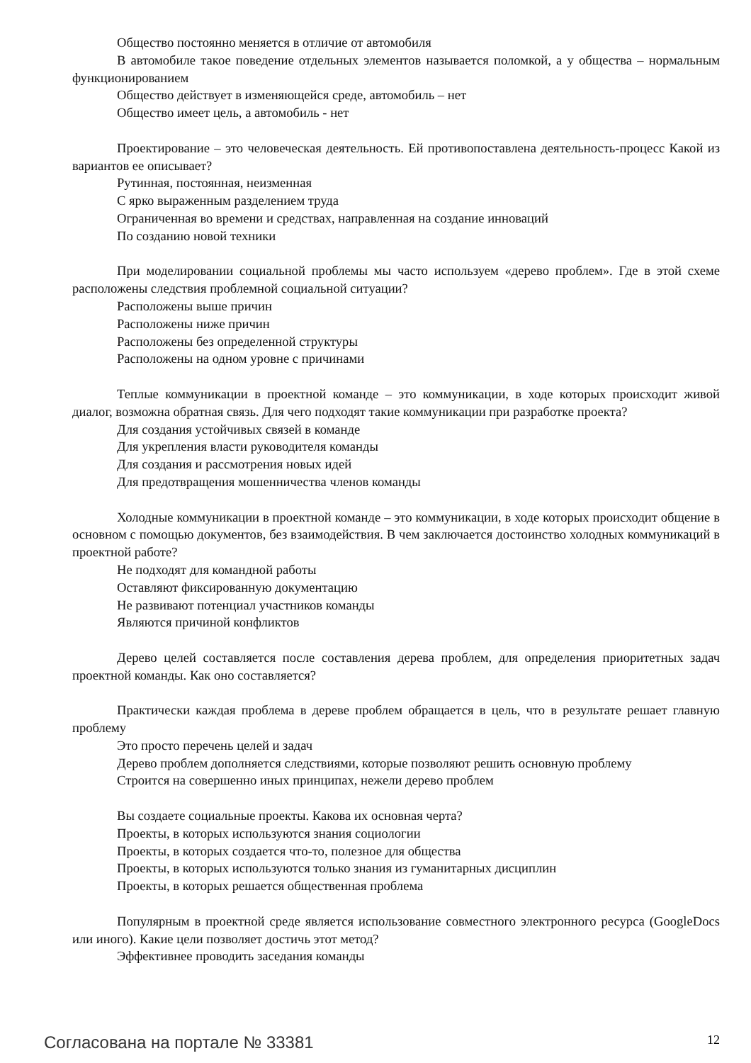Общество постоянно меняется в отличие от автомобиля
В автомобиле такое поведение отдельных элементов называется поломкой, а у общества – нормальным функционированием
Общество действует в изменяющейся среде, автомобиль – нет
Общество имеет цель, а автомобиль - нет
Проектирование – это человеческая деятельность. Ей противопоставлена деятельность-процесс Какой из вариантов ее описывает?
Рутинная, постоянная, неизменная
С ярко выраженным разделением труда
Ограниченная во времени и средствах, направленная на создание инноваций
По созданию новой техники
При моделировании социальной проблемы мы часто используем «дерево проблем». Где в этой схеме расположены следствия проблемной социальной ситуации?
Расположены выше причин
Расположены ниже причин
Расположены без определенной структуры
Расположены на одном уровне с причинами
Теплые коммуникации в проектной команде – это коммуникации, в ходе которых происходит живой диалог, возможна обратная связь. Для чего подходят такие коммуникации при разработке проекта?
Для создания устойчивых связей в команде
Для укрепления власти руководителя команды
Для создания и рассмотрения новых идей
Для предотвращения мошенничества членов команды
Холодные коммуникации в проектной команде – это коммуникации, в ходе которых происходит общение в основном с помощью документов, без взаимодействия. В чем заключается достоинство холодных коммуникаций в проектной работе?
Не подходят для командной работы
Оставляют фиксированную документацию
Не развивают потенциал участников команды
Являются причиной конфликтов
Дерево целей составляется после составления дерева проблем, для определения приоритетных задач проектной команды. Как оно составляется?
Практически каждая проблема в дереве проблем обращается в цель, что в результате решает главную проблему
Это просто перечень целей и задач
Дерево проблем дополняется следствиями, которые позволяют решить основную проблему
Строится на совершенно иных принципах, нежели дерево проблем
Вы создаете социальные проекты. Какова их основная черта?
Проекты, в которых используются знания социологии
Проекты, в которых создается что-то, полезное для общества
Проекты, в которых используются только знания из гуманитарных дисциплин
Проекты, в которых решается общественная проблема
Популярным в проектной среде является использование совместного электронного ресурса (GoogleDocs или иного). Какие цели позволяет достичь этот метод?
Эффективнее проводить заседания команды
Согласована на портале № 33381 12